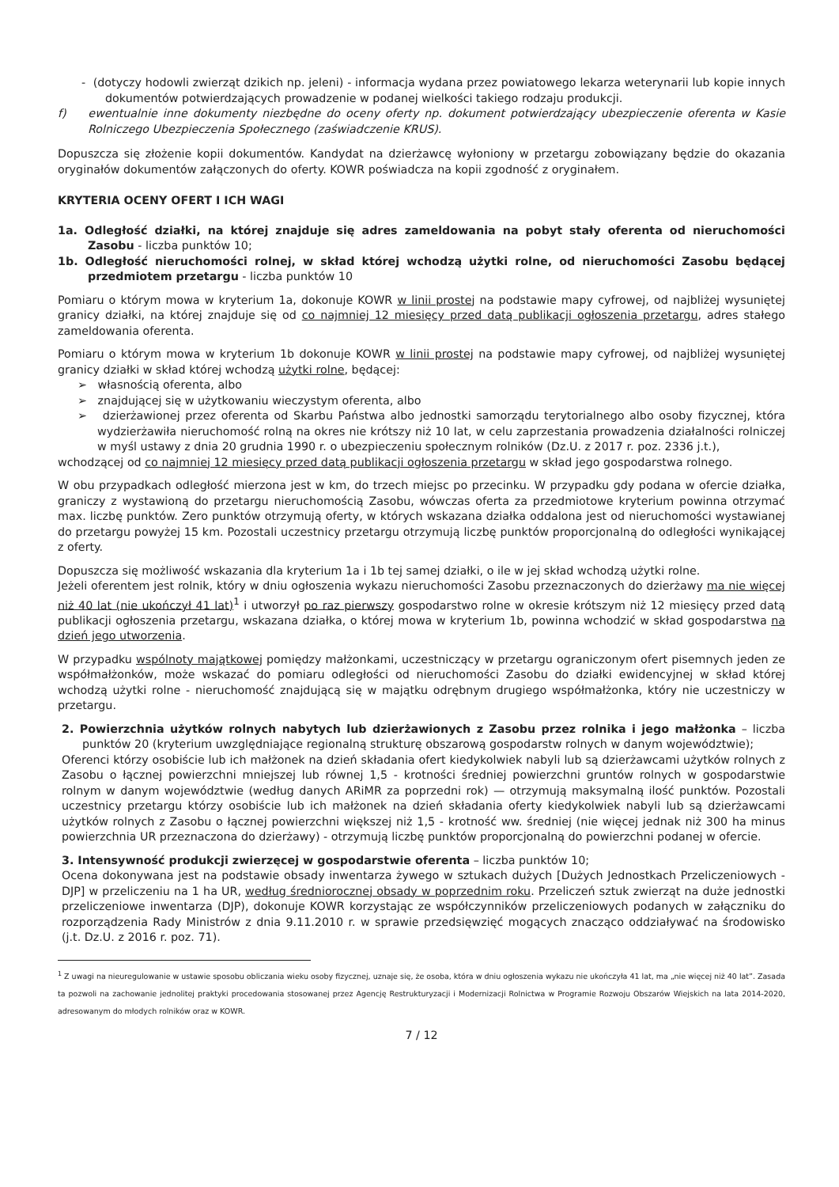- (dotyczy hodowli zwierząt dzikich np. jeleni) - informacja wydana przez powiatowego lekarza weterynarii lub kopie innych dokumentów potwierdzających prowadzenie w podanej wielkości takiego rodzaju produkcji.
f) ewentualnie inne dokumenty niezbędne do oceny oferty np. dokument potwierdzający ubezpieczenie oferenta w Kasie Rolniczego Ubezpieczenia Społecznego (zaświadczenie KRUS).
Dopuszcza się złożenie kopii dokumentów. Kandydat na dzierżawcę wyłoniony w przetargu zobowiązany będzie do okazania oryginałów dokumentów załączonych do oferty. KOWR poświadcza na kopii zgodność z oryginałem.
KRYTERIA OCENY OFERT I ICH WAGI
1a. Odległość działki, na której znajduje się adres zameldowania na pobyt stały oferenta od nieruchomości Zasobu - liczba punktów 10;
1b. Odległość nieruchomości rolnej, w skład której wchodzą użytki rolne, od nieruchomości Zasobu będącej przedmiotem przetargu - liczba punktów 10
Pomiaru o którym mowa w kryterium 1a, dokonuje KOWR w linii prostej na podstawie mapy cyfrowej, od najbliżej wysuniętej granicy działki, na której znajduje się od co najmniej 12 miesięcy przed datą publikacji ogłoszenia przetargu, adres stałego zameldowania oferenta.
Pomiaru o którym mowa w kryterium 1b dokonuje KOWR w linii prostej na podstawie mapy cyfrowej, od najbliżej wysuniętej granicy działki w skład której wchodzą użytki rolne, będącej:
➢ własnością oferenta, albo
➢ znajdującej się w użytkowaniu wieczystym oferenta, albo
➢ dzierżawionej przez oferenta od Skarbu Państwa albo jednostki samorządu terytorialnego albo osoby fizycznej, która wydzierżawiła nieruchomość rolną na okres nie krótszy niż 10 lat, w celu zaprzestania prowadzenia działalności rolniczej w myśl ustawy z dnia 20 grudnia 1990 r. o ubezpieczeniu społecznym rolników (Dz.U. z 2017 r. poz. 2336 j.t.),
wchodzącej od co najmniej 12 miesięcy przed datą publikacji ogłoszenia przetargu w skład jego gospodarstwa rolnego.
W obu przypadkach odległość mierzona jest w km, do trzech miejsc po przecinku. W przypadku gdy podana w ofercie działka, graniczy z wystawioną do przetargu nieruchomością Zasobu, wówczas oferta za przedmiotowe kryterium powinna otrzymać max. liczbę punktów. Zero punktów otrzymują oferty, w których wskazana działka oddalona jest od nieruchomości wystawianej do przetargu powyżej 15 km. Pozostali uczestnicy przetargu otrzymują liczbę punktów proporcjonalną do odległości wynikającej z oferty.
Dopuszcza się możliwość wskazania dla kryterium 1a i 1b tej samej działki, o ile w jej skład wchodzą użytki rolne.
Jeżeli oferentem jest rolnik, który w dniu ogłoszenia wykazu nieruchomości Zasobu przeznaczonych do dzierżawy ma nie więcej niż 40 lat (nie ukończył 41 lat)<sup>1</sup> i utworzył po raz pierwszy gospodarstwo rolne w okresie krótszym niż 12 miesięcy przed datą publikacji ogłoszenia przetargu, wskazana działka, o której mowa w kryterium 1b, powinna wchodzić w skład gospodarstwa na dzień jego utworzenia.
W przypadku wspólnoty majątkowej pomiędzy małżonkami, uczestniczący w przetargu ograniczonym ofert pisemnych jeden ze współmałżonków, może wskazać do pomiaru odległości od nieruchomości Zasobu do działki ewidencyjnej w skład której wchodzą użytki rolne - nieruchomość znajdującą się w majątku odrębnym drugiego współmałżonka, który nie uczestniczy w przetargu.
2. Powierzchnia użytków rolnych nabytych lub dzierżawionych z Zasobu przez rolnika i jego małżonka – liczba punktów 20 (kryterium uwzględniające regionalną strukturę obszarową gospodarstw rolnych w danym województwie);
Oferenci którzy osobiście lub ich małżonek na dzień składania ofert kiedykolwiek nabyli lub są dzierżawcami użytków rolnych z Zasobu o łącznej powierzchni mniejszej lub równej 1,5 - krotności średniej powierzchni gruntów rolnych w gospodarstwie rolnym w danym województwie (według danych ARiMR za poprzedni rok) — otrzymują maksymalną ilość punktów. Pozostali uczestnicy przetargu którzy osobiście lub ich małżonek na dzień składania oferty kiedykolwiek nabyli lub są dzierżawcami użytków rolnych z Zasobu o łącznej powierzchni większej niż 1,5 - krotność ww. średniej (nie więcej jednak niż 300 ha minus powierzchnia UR przeznaczona do dzierżawy) - otrzymują liczbę punktów proporcjonalną do powierzchni podanej w ofercie.
3. Intensywność produkcji zwierzęcej w gospodarstwie oferenta – liczba punktów 10;
Ocena dokonywana jest na podstawie obsady inwentarza żywego w sztukach dużych [Dużych Jednostkach Przeliczeniowych - DJP] w przeliczeniu na 1 ha UR, według średniorocznej obsady w poprzednim roku. Przeliczeń sztuk zwierząt na duże jednostki przeliczeniowe inwentarza (DJP), dokonuje KOWR korzystając ze współczynników przeliczeniowych podanych w załączniku do rozporządzenia Rady Ministrów z dnia 9.11.2010 r. w sprawie przedsięwzięć mogących znacząco oddziaływać na środowisko (j.t. Dz.U. z 2016 r. poz. 71).
<sup>1</sup> Z uwagi na nieuregulowanie w ustawie sposobu obliczania wieku osoby fizycznej, uznaje się, że osoba, która w dniu ogłoszenia wykazu nie ukończyła 41 lat, ma „nie więcej niż 40 lat”. Zasada ta pozwoli na zachowanie jednolitej praktyki procedowania stosowanej przez Agencję Restrukturyzacji i Modernizacji Rolnictwa w Programie Rozwoju Obszarów Wiejskich na lata 2014-2020, adresowanym do młodych rolników oraz w KOWR.
7 / 12